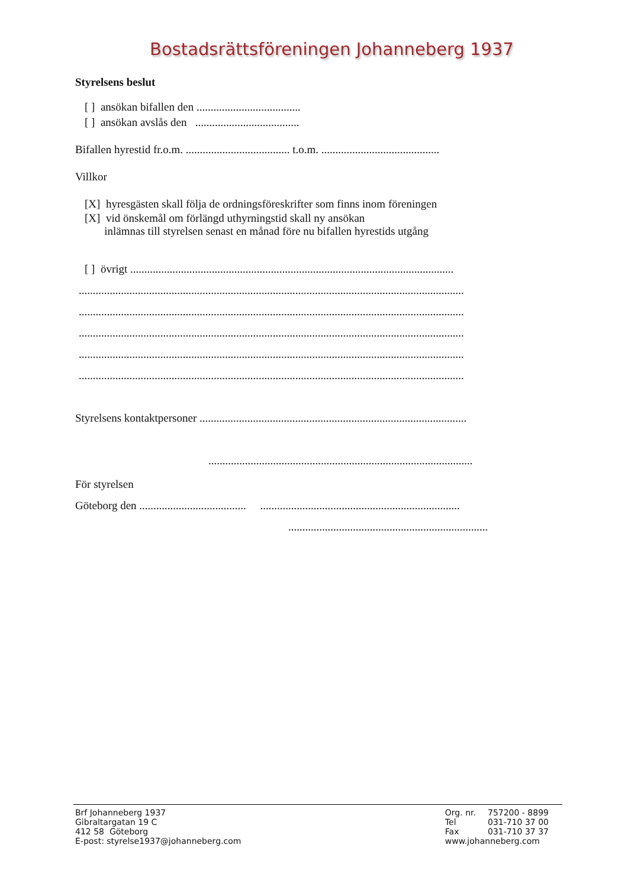Bostadsrättsföreningen Johanneberg 1937
Styrelsens beslut
[ ] ansökan bifallen den .....................................
[ ] ansökan avslås den .....................................
Bifallen hyrestid fr.o.m. ..................................... t.o.m. ..........................................
Villkor
[X] hyresgästen skall följa de ordningsföreskrifter som finns inom föreningen
[X] vid önskemål om förlängd uthyrningstid skall ny ansökan
inlämnas till styrelsen senast en månad före nu bifallen hyrestids utgång
[ ] övrigt ...................................................................................................................
.........................................................................................................................................
.........................................................................................................................................
.........................................................................................................................................
.........................................................................................................................................
.........................................................................................................................................
Styrelsens kontaktpersoner ...............................................................................................
..............................................................................................
För styrelsen
Göteborg den ...................................... .......................................................................
.......................................................................
Brf Johanneberg 1937
Gibraltargatan 19 C
412 58 Göteborg
E-post: styrelse1937@johanneberg.com
| Org. nr. | 757200 - 8899 |
| Tel | 031-710 37 00 |
| Fax | 031-710 37 37 |
| www.johanneberg.com | |